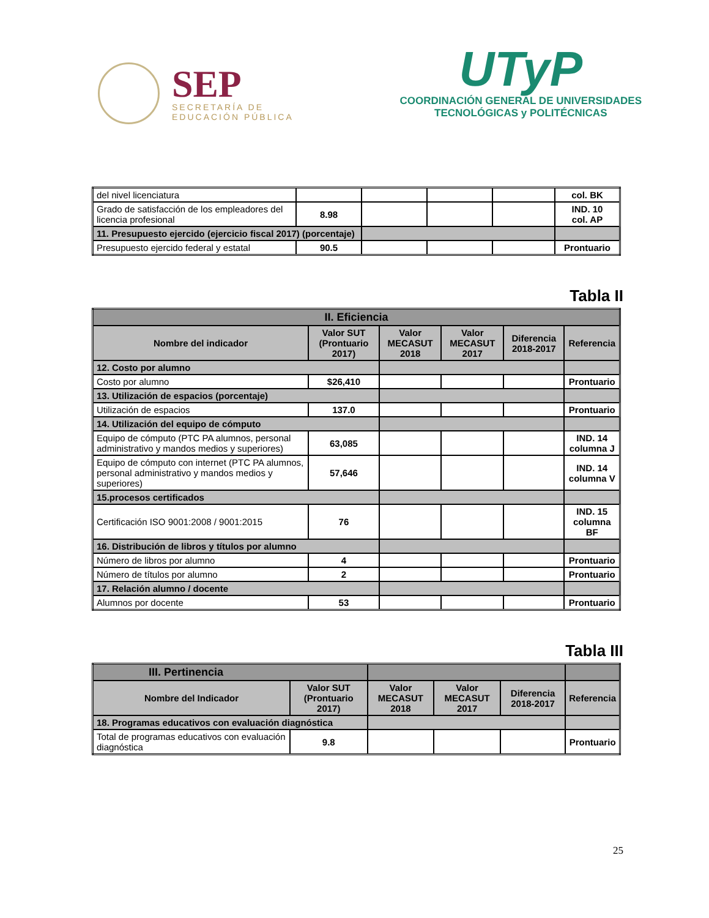SEP
SECRETARÍA DE
EDUCACIÓN PÚBLICA
UTyP
COORDINACIÓN GENERAL DE UNIVERSIDADES
TECNOLÓGICAS y POLITÉCNICAS
| del nivel licenciatura | | | | | col. BK |
| Grado de satisfacción de los empleadores del licencia profesional | 8.98 | | | | IND. 10 col. AP |
| 11. Presupuesto ejercido (ejercicio fiscal 2017) (porcentaje) | | | | | |
| Presupuesto ejercido federal y estatal | 90.5 | | | | Prontuario |
Tabla II
| II. Eficiencia | | | | | |
| Nombre del indicador | Valor SUT (Prontuario 2017) | Valor MECASUT 2018 | Valor MECASUT 2017 | Diferencia 2018-2017 | Referencia |
| 12. Costo por alumno | | | | | |
| Costo por alumno | $26,410 | | | | Prontuario |
| 13. Utilización de espacios (porcentaje) | | | | | |
| Utilización de espacios | 137.0 | | | | Prontuario |
| 14. Utilización del equipo de cómputo | | | | | |
| Equipo de cómputo (PTC PA alumnos, personal administrativo y mandos medios y superiores) | 63,085 | | | | IND. 14 columna J |
| Equipo de cómputo con internet (PTC PA alumnos, personal administrativo y mandos medios y superiores) | 57,646 | | | | IND. 14 columna V |
| 15.procesos certificados | | | | | |
| Certificación ISO 9001:2008 / 9001:2015 | 76 | | | | IND. 15 columna BF |
| 16. Distribución de libros y títulos por alumno | | | | | |
| Número de libros por alumno | 4 | | | | Prontuario |
| Número de títulos por alumno | 2 | | | | Prontuario |
| 17. Relación alumno / docente | | | | | |
| Alumnos por docente | 53 | | | | Prontuario |
Tabla III
| III. Pertinencia | | | | | |
| Nombre del Indicador | Valor SUT (Prontuario 2017) | Valor MECASUT 2018 | Valor MECASUT 2017 | Diferencia 2018-2017 | Referencia |
| 18. Programas educativos con evaluación diagnóstica | | | | | |
| Total de programas educativos con evaluación diagnóstica | 9.8 | | | | Prontuario |
25